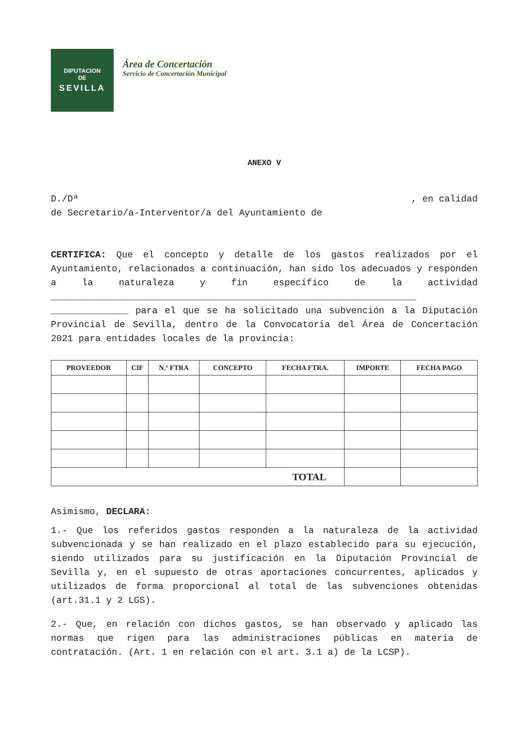DIPUTACION
DE
SEVILLA
Área de Concertación
Servicio de Concertación Municipal
ANEXO V
D./Dª, en calidad
de Secretario/a-Interventor/a del Ayuntamiento de
CERTIFICA: Que el concepto y detalle de los gastos realizados por el Ayuntamiento, relacionados a continuación, han sido los adecuados y responden a la naturaleza y fin específico de la actividad __________________________________________________________________ ______________ para el que se ha solicitado una subvención a la Diputación Provincial de Sevilla, dentro de la Convocatoria del Área de Concertación 2021 para entidades locales de la provincia:
| PROVEEDOR | CIF | N.º FTRA | CONCEPTO | FECHA FTRA. | IMPORTE | FECHA PAGO |
| --- | --- | --- | --- | --- | --- | --- |
| TOTAL | | | | | | |
Asimismo, DECLARA:
1.- Que los referidos gastos responden a la naturaleza de la actividad subvencionada y se han realizado en el plazo establecido para su ejecución, siendo utilizados para su justificación en la Diputación Provincial de Sevilla y, en el supuesto de otras aportaciones concurrentes, aplicados y utilizados de forma proporcional al total de las subvenciones obtenidas (art.31.1 y 2 LGS).
2.- Que, en relación con dichos gastos, se han observado y aplicado las normas que rigen para las administraciones públicas en materia de contratación. (Art. 1 en relación con el art. 3.1 a) de la LCSP).